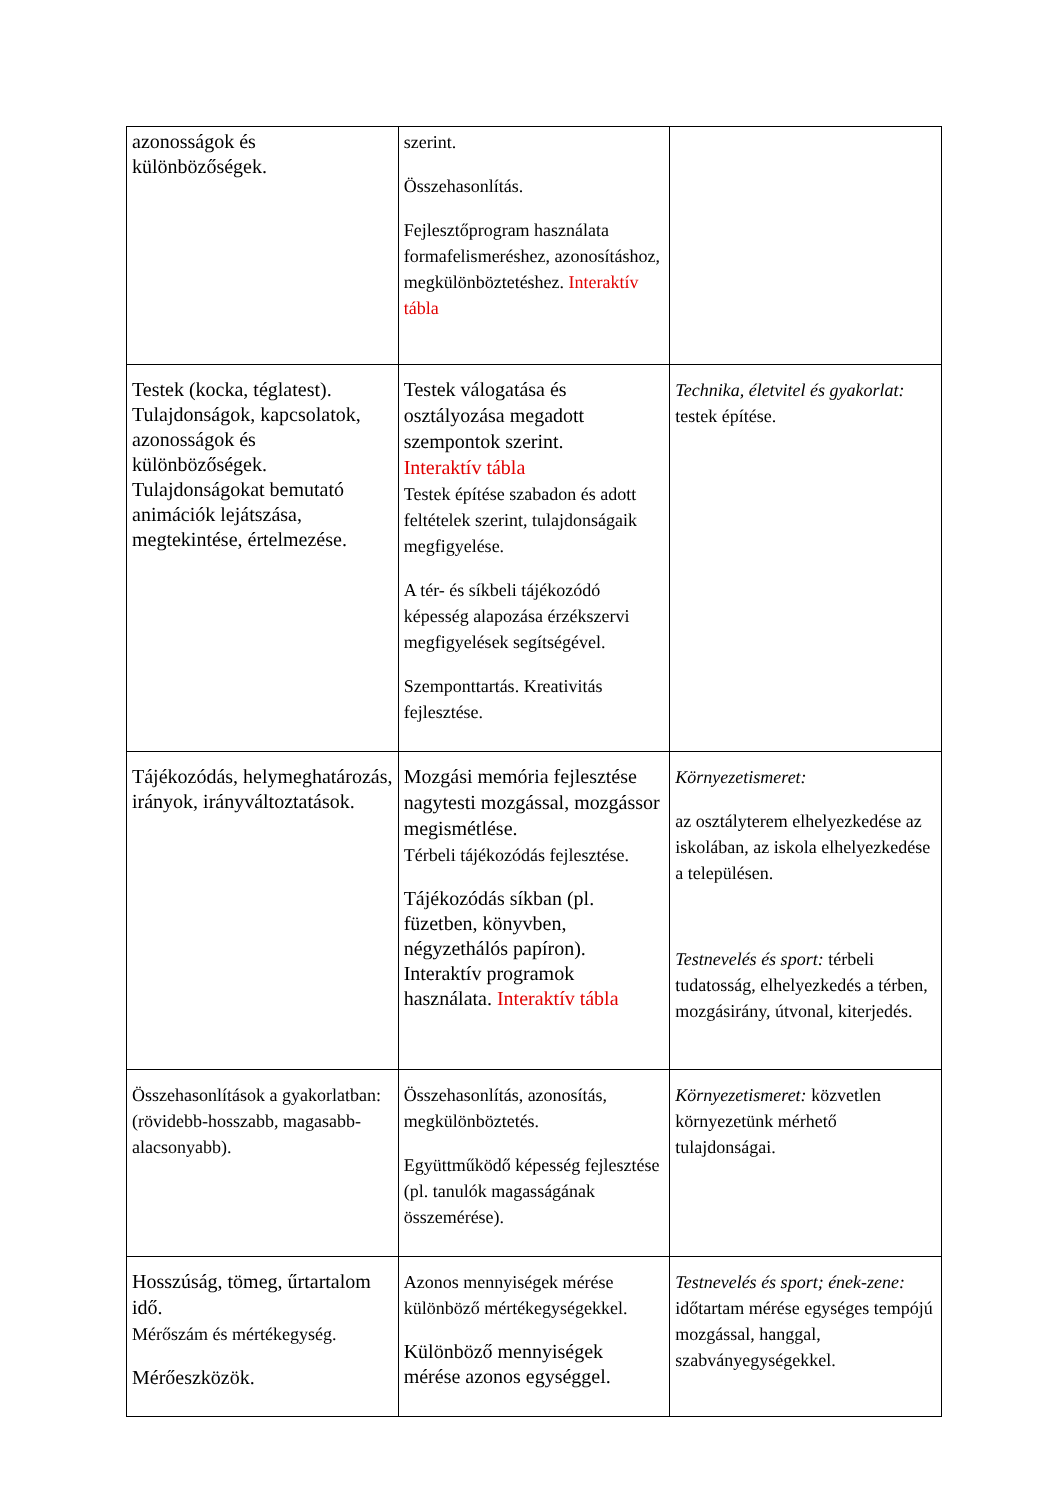| azonosságok és különbözőségek. | szerint. Összehasonlítás. Fejlesztőprogram használata formafelismeréshez, azonosításhoz, megkülönböztetéshez. Interaktív tábla | |
| Testek (kocka, téglatest). Tulajdonságok, kapcsolatok, azonosságok és különbözőségek. Tulajdonságokat bemutató animációk lejátszása, megtekintése, értelmezése. | Testek válogatása és osztályozása megadott szempontok szerint. Interaktív tábla Testek építése szabadon és adott feltételek szerint, tulajdonságaik megfigyelése. A tér- és síkbeli tájékozódó képesség alapozása érzékszervi megfigyelések segítségével. Szemponttartás. Kreativitás fejlesztése. | Technika, életvitel és gyakorlat: testek építése. |
| Tájékozódás, helymeghatározás, irányok, irányváltoztatások. | Mozgási memória fejlesztése nagytesti mozgással, mozgássor megismétlése. Térbeli tájékozódás fejlesztése. Tájékozódás síkban (pl. füzetben, könyvben, négyzethálós papíron). Interaktív programok használata. Interaktív tábla | Környezetismeret: az osztályterem elhelyezkedése az iskolában, az iskola elhelyezkedése a településen. Testnevelés és sport: térbeli tudatosság, elhelyezkedés a térben, mozgásirány, útvonal, kiterjedés. |
| Összehasonlítások a gyakorlatban: (rövidebb-hosszabb, magasabb-alacsonyabb). | Összehasonlítás, azonosítás, megkülönböztetés. Együttműködő képesség fejlesztése (pl. tanulók magasságának összemérése). | Környezetismeret: közvetlen környezetünk mérhető tulajdonságai. |
| Hosszúság, tömeg, űrtartalom idő. Mérőszám és mértékegység. Mérőeszközök. | Azonos mennyiségek mérése különböző mértékegységekkel. Különböző mennyiségek mérése azonos egységgel. | Testnevelés és sport; ének-zene: időtartam mérése egységes tempójú mozgással, hanggal, szabványegységekkel. |